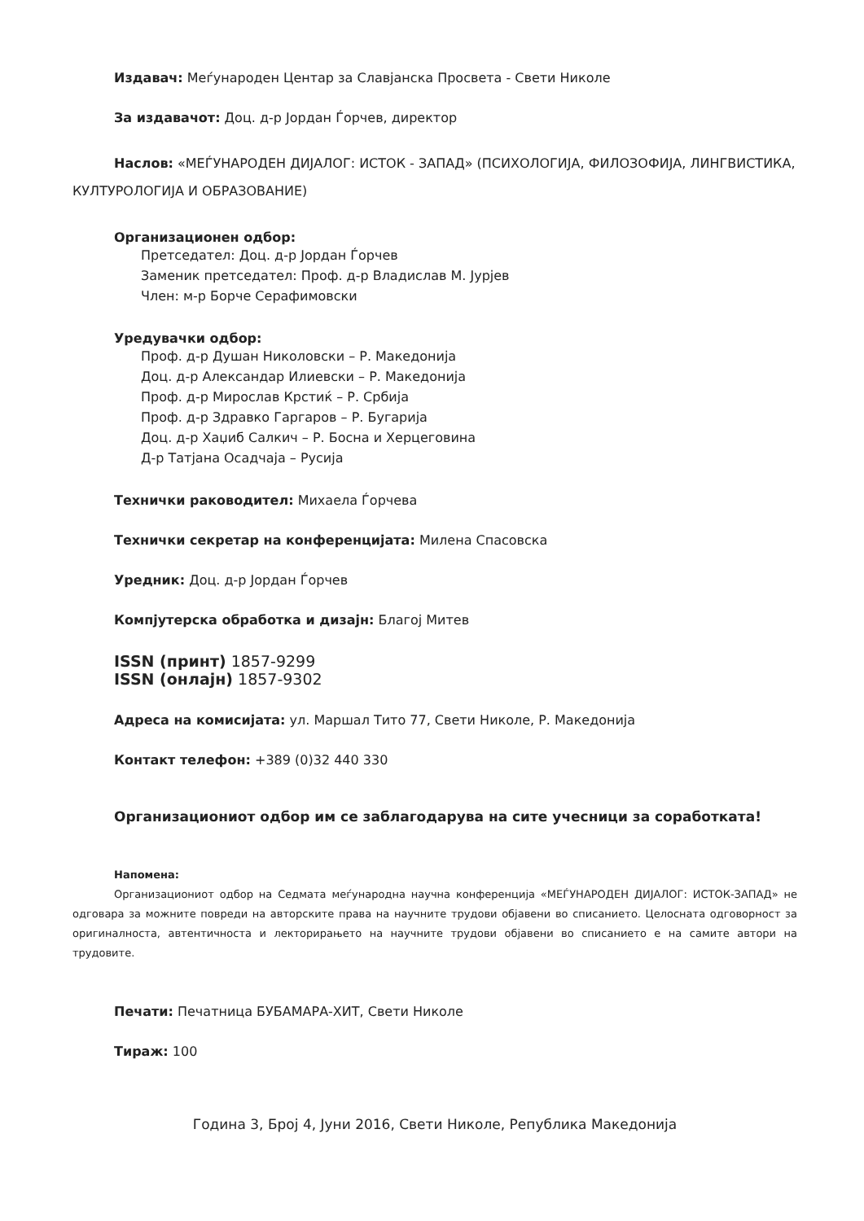Издавач: Меѓународен Центар за Славјанска Просвета - Свети Николе
За издавачот: Доц. д-р Јордан Ѓорчев, директор
Наслов: «МЕЃУНАРОДЕН ДИЈАЛОГ: ИСТОК - ЗАПАД» (ПСИХОЛОГИЈА, ФИЛОЗОФИЈА, ЛИНГВИСТИКА, КУЛТУРОЛОГИЈА И ОБРАЗОВАНИЕ)
Организационен одбор:
Претседател: Доц. д-р Јордан Ѓорчев
Заменик претседател: Проф. д-р Владислав М. Јурјев
Член: м-р Борче Серафимовски
Уредувачки одбор:
Проф. д-р Душан Николовски – Р. Македонија
Доц. д-р Александар Илиевски – Р. Македонија
Проф. д-р Мирослав Крстиќ – Р. Србија
Проф. д-р Здравко Гаргаров – Р. Бугарија
Доц. д-р Хаџиб Салкич – Р. Босна и Херцеговина
Д-р Татјана Осадчаја – Русија
Технички раководител: Михаела Ѓорчева
Технички секретар на конференцијата: Милена Спасовска
Уредник: Доц. д-р Јордан Ѓорчев
Компјутерска обработка и дизајн: Благој Митев
ISSN (принт) 1857-9299
ISSN (онлајн) 1857-9302
Адреса на комисијата: ул. Маршал Тито 77, Свети Николе, Р. Македонија
Контакт телефон: +389 (0)32 440 330
Организациониот одбор им се заблагодарува на сите учесници за соработката!
Напомена:
Организациониот одбор на Седмата меѓународна научна конференција «МЕЃУНАРОДЕН ДИЈАЛОГ: ИСТОК-ЗАПАД» не одговара за можните повреди на авторските права на научните трудови објавени во списанието. Целосната одговорност за оригиналноста, автентичноста и лекторирањето на научните трудови објавени во списанието е на самите автори на трудовите.
Печати: Печатница БУБАМАРА-ХИТ, Свети Николе
Тираж: 100
Година 3, Број 4, Јуни 2016, Свети Николе, Република Македонија